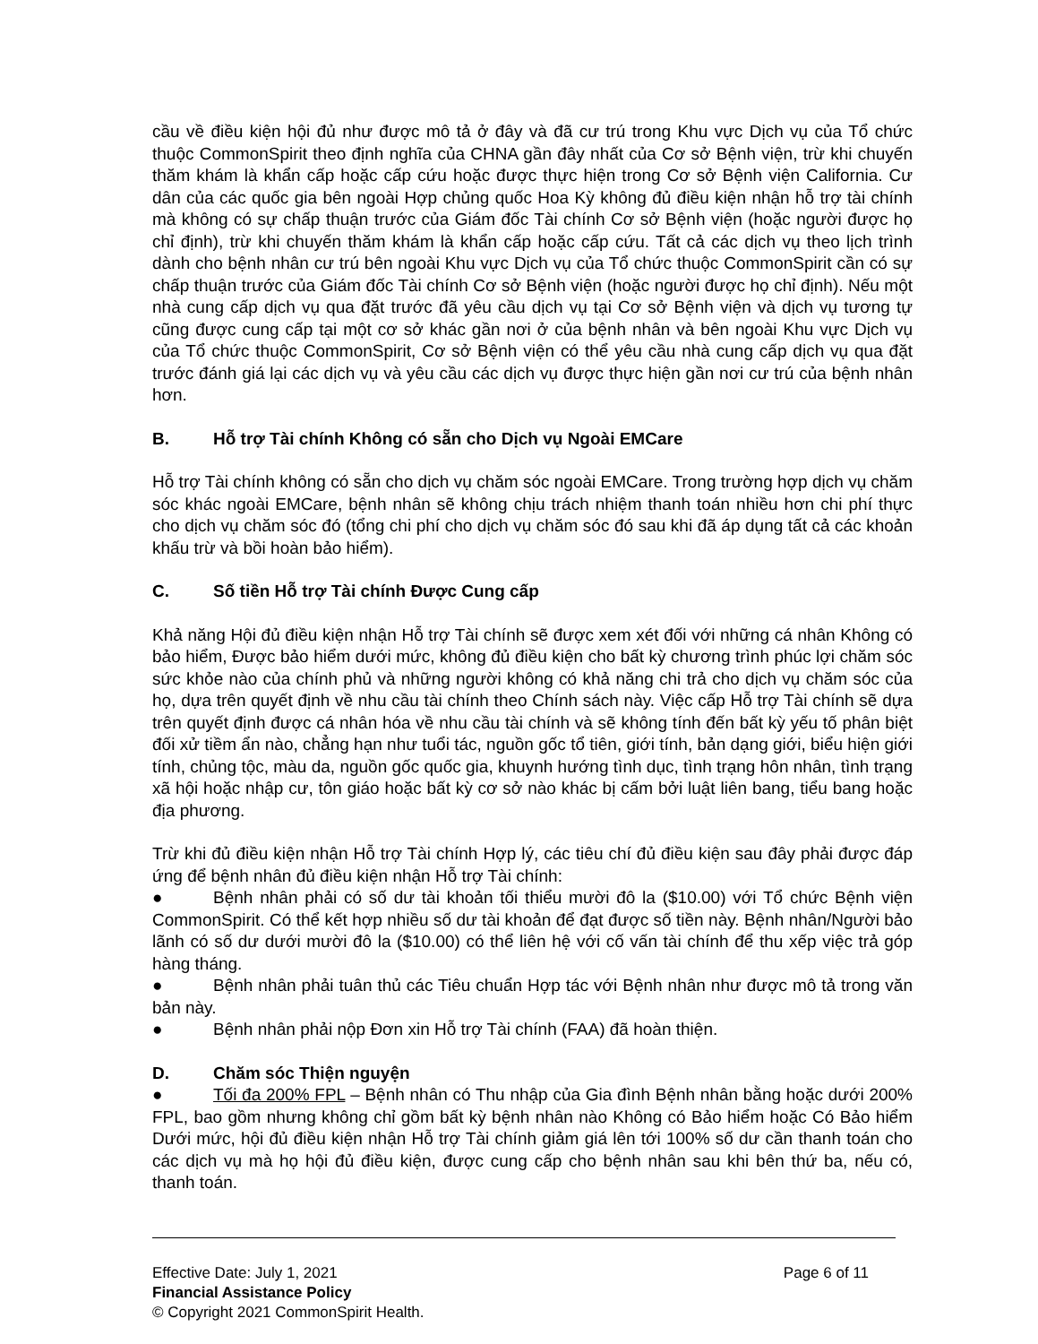cầu về điều kiện hội đủ như được mô tả ở đây và đã cư trú trong Khu vực Dịch vụ của Tổ chức thuộc CommonSpirit theo định nghĩa của CHNA gần đây nhất của Cơ sở Bệnh viện, trừ khi chuyến thăm khám là khẩn cấp hoặc cấp cứu hoặc được thực hiện trong Cơ sở Bệnh viện California. Cư dân của các quốc gia bên ngoài Hợp chủng quốc Hoa Kỳ không đủ điều kiện nhận hỗ trợ tài chính mà không có sự chấp thuận trước của Giám đốc Tài chính Cơ sở Bệnh viện (hoặc người được họ chỉ định), trừ khi chuyến thăm khám là khẩn cấp hoặc cấp cứu. Tất cả các dịch vụ theo lịch trình dành cho bệnh nhân cư trú bên ngoài Khu vực Dịch vụ của Tổ chức thuộc CommonSpirit cần có sự chấp thuận trước của Giám đốc Tài chính Cơ sở Bệnh viện (hoặc người được họ chỉ định). Nếu một nhà cung cấp dịch vụ qua đặt trước đã yêu cầu dịch vụ tại Cơ sở Bệnh viện và dịch vụ tương tự cũng được cung cấp tại một cơ sở khác gần nơi ở của bệnh nhân và bên ngoài Khu vực Dịch vụ của Tổ chức thuộc CommonSpirit, Cơ sở Bệnh viện có thể yêu cầu nhà cung cấp dịch vụ qua đặt trước đánh giá lại các dịch vụ và yêu cầu các dịch vụ được thực hiện gần nơi cư trú của bệnh nhân hơn.
B. Hỗ trợ Tài chính Không có sẵn cho Dịch vụ Ngoài EMCare
Hỗ trợ Tài chính không có sẵn cho dịch vụ chăm sóc ngoài EMCare. Trong trường hợp dịch vụ chăm sóc khác ngoài EMCare, bệnh nhân sẽ không chịu trách nhiệm thanh toán nhiều hơn chi phí thực cho dịch vụ chăm sóc đó (tổng chi phí cho dịch vụ chăm sóc đó sau khi đã áp dụng tất cả các khoản khấu trừ và bồi hoàn bảo hiểm).
C. Số tiền Hỗ trợ Tài chính Được Cung cấp
Khả năng Hội đủ điều kiện nhận Hỗ trợ Tài chính sẽ được xem xét đối với những cá nhân Không có bảo hiểm, Được bảo hiểm dưới mức, không đủ điều kiện cho bất kỳ chương trình phúc lợi chăm sóc sức khỏe nào của chính phủ và những người không có khả năng chi trả cho dịch vụ chăm sóc của họ, dựa trên quyết định về nhu cầu tài chính theo Chính sách này. Việc cấp Hỗ trợ Tài chính sẽ dựa trên quyết định được cá nhân hóa về nhu cầu tài chính và sẽ không tính đến bất kỳ yếu tố phân biệt đối xử tiềm ẩn nào, chẳng hạn như tuổi tác, nguồn gốc tổ tiên, giới tính, bản dạng giới, biểu hiện giới tính, chủng tộc, màu da, nguồn gốc quốc gia, khuynh hướng tình dục, tình trạng hôn nhân, tình trạng xã hội hoặc nhập cư, tôn giáo hoặc bất kỳ cơ sở nào khác bị cấm bởi luật liên bang, tiểu bang hoặc địa phương.
Trừ khi đủ điều kiện nhận Hỗ trợ Tài chính Hợp lý, các tiêu chí đủ điều kiện sau đây phải được đáp ứng để bệnh nhân đủ điều kiện nhận Hỗ trợ Tài chính:
● Bệnh nhân phải có số dư tài khoản tối thiểu mười đô la ($10.00) với Tổ chức Bệnh viện CommonSpirit. Có thể kết hợp nhiều số dư tài khoản để đạt được số tiền này. Bệnh nhân/Người bảo lãnh có số dư dưới mười đô la ($10.00) có thể liên hệ với cố vấn tài chính để thu xếp việc trả góp hàng tháng.
● Bệnh nhân phải tuân thủ các Tiêu chuẩn Hợp tác với Bệnh nhân như được mô tả trong văn bản này.
● Bệnh nhân phải nộp Đơn xin Hỗ trợ Tài chính (FAA) đã hoàn thiện.
D. Chăm sóc Thiện nguyện
● Tối đa 200% FPL – Bệnh nhân có Thu nhập của Gia đình Bệnh nhân bằng hoặc dưới 200% FPL, bao gồm nhưng không chỉ gồm bất kỳ bệnh nhân nào Không có Bảo hiểm hoặc Có Bảo hiểm Dưới mức, hội đủ điều kiện nhận Hỗ trợ Tài chính giảm giá lên tới 100% số dư cần thanh toán cho các dịch vụ mà họ hội đủ điều kiện, được cung cấp cho bệnh nhân sau khi bên thứ ba, nếu có, thanh toán.
Effective Date: July 1, 2021 Page 6 of 11
Financial Assistance Policy
© Copyright 2021 CommonSpirit Health.